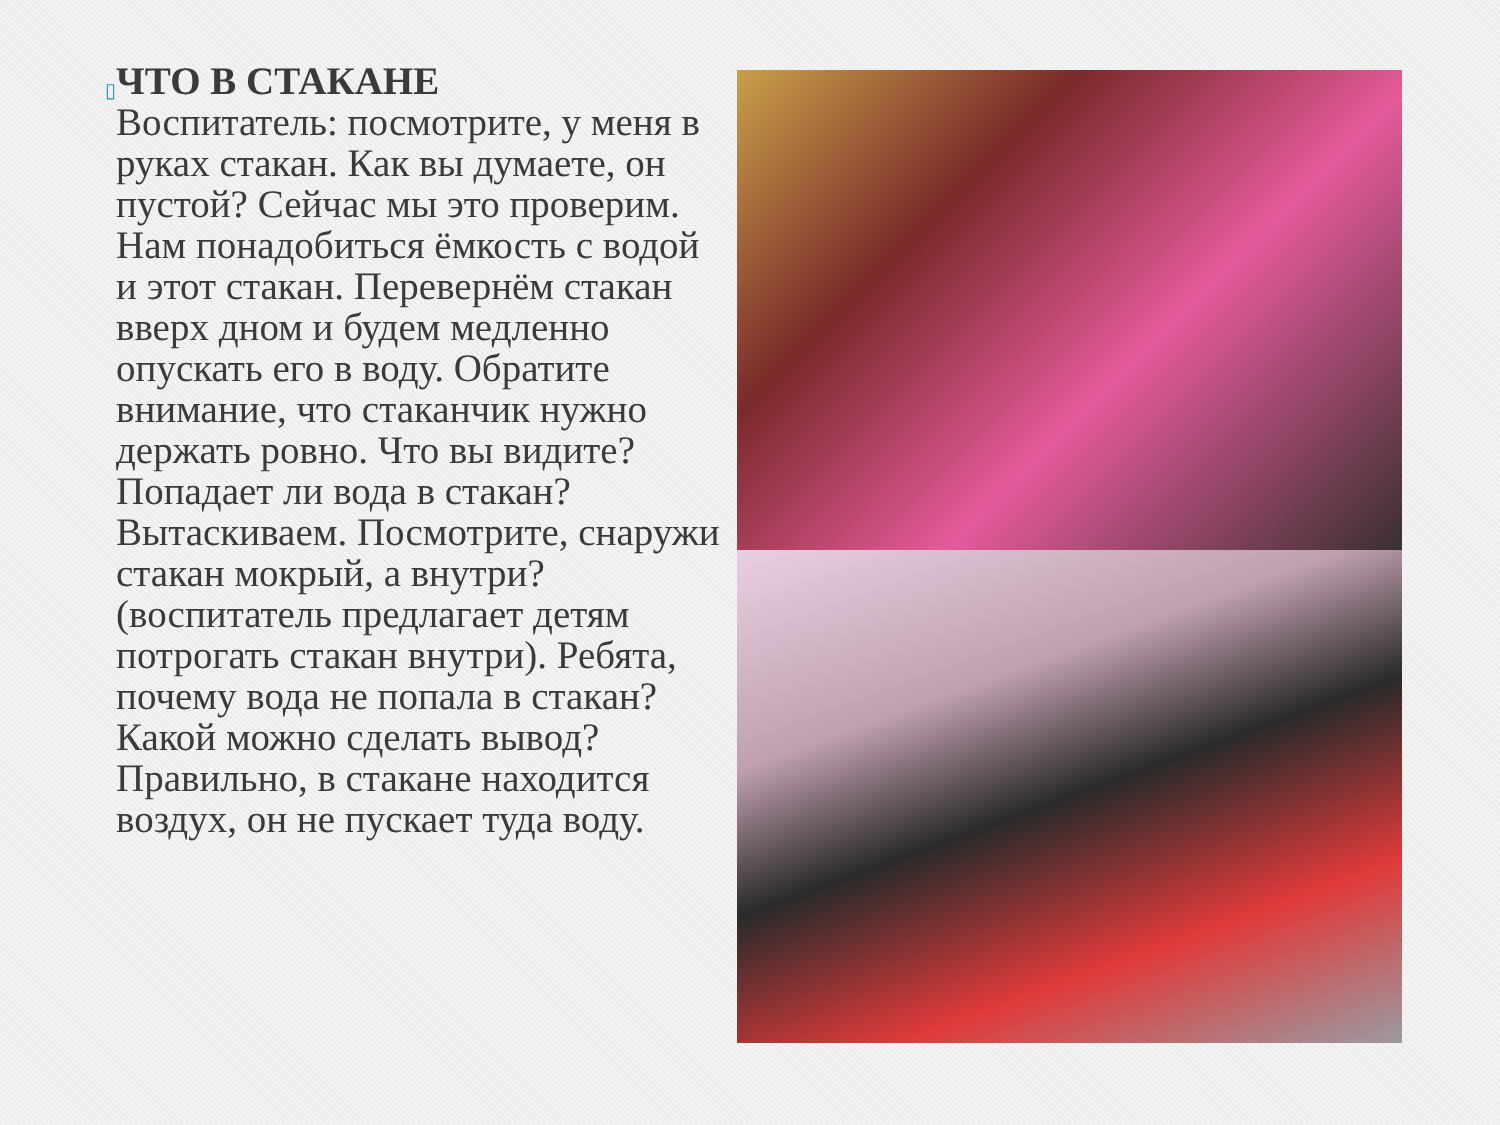▯
ЧТО В СТАКАНЕ
Воспитатель: посмотрите, у меня в руках стакан. Как вы думаете, он пустой? Сейчас мы это проверим. Нам понадобиться ёмкость с водой и этот стакан. Перевернём стакан вверх дном и будем медленно опускать его в воду. Обратите внимание, что стаканчик нужно держать ровно. Что вы видите? Попадает ли вода в стакан? Вытаскиваем. Посмотрите, снаружи стакан мокрый, а внутри? (воспитатель предлагает детям потрогать стакан внутри). Ребята, почему вода не попала в стакан? Какой можно сделать вывод? Правильно, в стакане находится воздух, он не пускает туда воду.